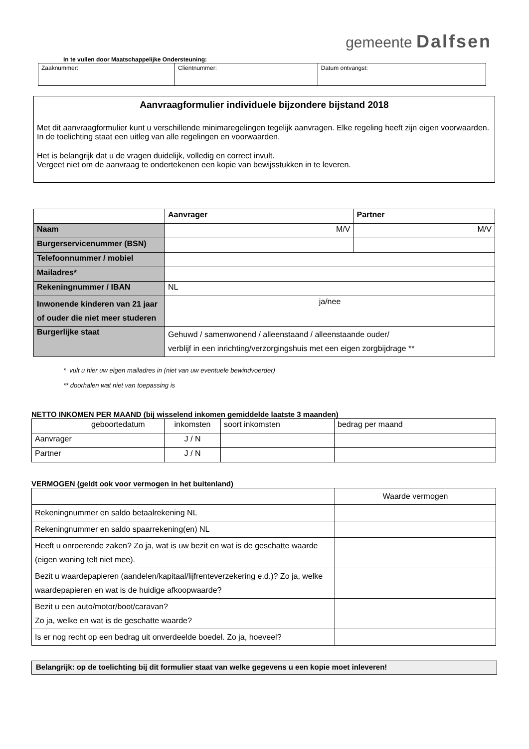gemeente Dalfsen
In te vullen door Maatschappelijke Ondersteuning:
| Zaaknummer: | Clientnummer: | Datum ontvangst: |
Aanvraagformulier individuele bijzondere bijstand 2018
Met dit aanvraagformulier kunt u verschillende minimaregelingen tegelijk aanvragen. Elke regeling heeft zijn eigen voorwaarden. In de toelichting staat een uitleg van alle regelingen en voorwaarden.
Het is belangrijk dat u de vragen duidelijk, volledig en correct invult.
Vergeet niet om de aanvraag te ondertekenen een kopie van bewijsstukken in te leveren.
| | Aanvrager | Partner |
| Naam | M/V | M/V |
| Burgerservicenummer (BSN) | | |
| Telefoonnummer / mobiel | | |
| Mailadres* | | |
| Rekeningnummer / IBAN | NL | |
| Inwonende kinderen van 21 jaar of ouder die niet meer studeren | ja/nee | |
| Burgerlijke staat | Gehuwd / samenwonend / alleenstaand / alleenstaande ouder/ verblijf in een inrichting/verzorgingshuis met een eigen zorgbijdrage ** | |
* vult u hier uw eigen mailadres in (niet van uw eventuele bewindvoerder)
** doorhalen wat niet van toepassing is
NETTO INKOMEN PER MAAND (bij wisselend inkomen gemiddelde laatste 3 maanden)
| | geboortedatum | inkomsten | soort inkomsten | bedrag per maand |
| Aanvrager | | J / N | | |
| Partner | | J / N | | |
VERMOGEN (geldt ook voor vermogen in het buitenland)
| | Waarde vermogen |
| Rekeningnummer en saldo betaalrekening NL | |
| Rekeningnummer en saldo spaarrekening(en) NL | |
| Heeft u onroerende zaken? Zo ja, wat is uw bezit en wat is de geschatte waarde (eigen woning telt niet mee). | |
| Bezit u waardepapieren (aandelen/kapitaal/lijfrenteverzekering e.d.)? Zo ja, welke waardepapieren en wat is de huidige afkoopwaarde? | |
| Bezit u een auto/motor/boot/caravan? Zo ja, welke en wat is de geschatte waarde? | |
| Is er nog recht op een bedrag uit onverdeelde boedel. Zo ja, hoeveel? | |
Belangrijk: op de toelichting bij dit formulier staat van welke gegevens u een kopie moet inleveren!